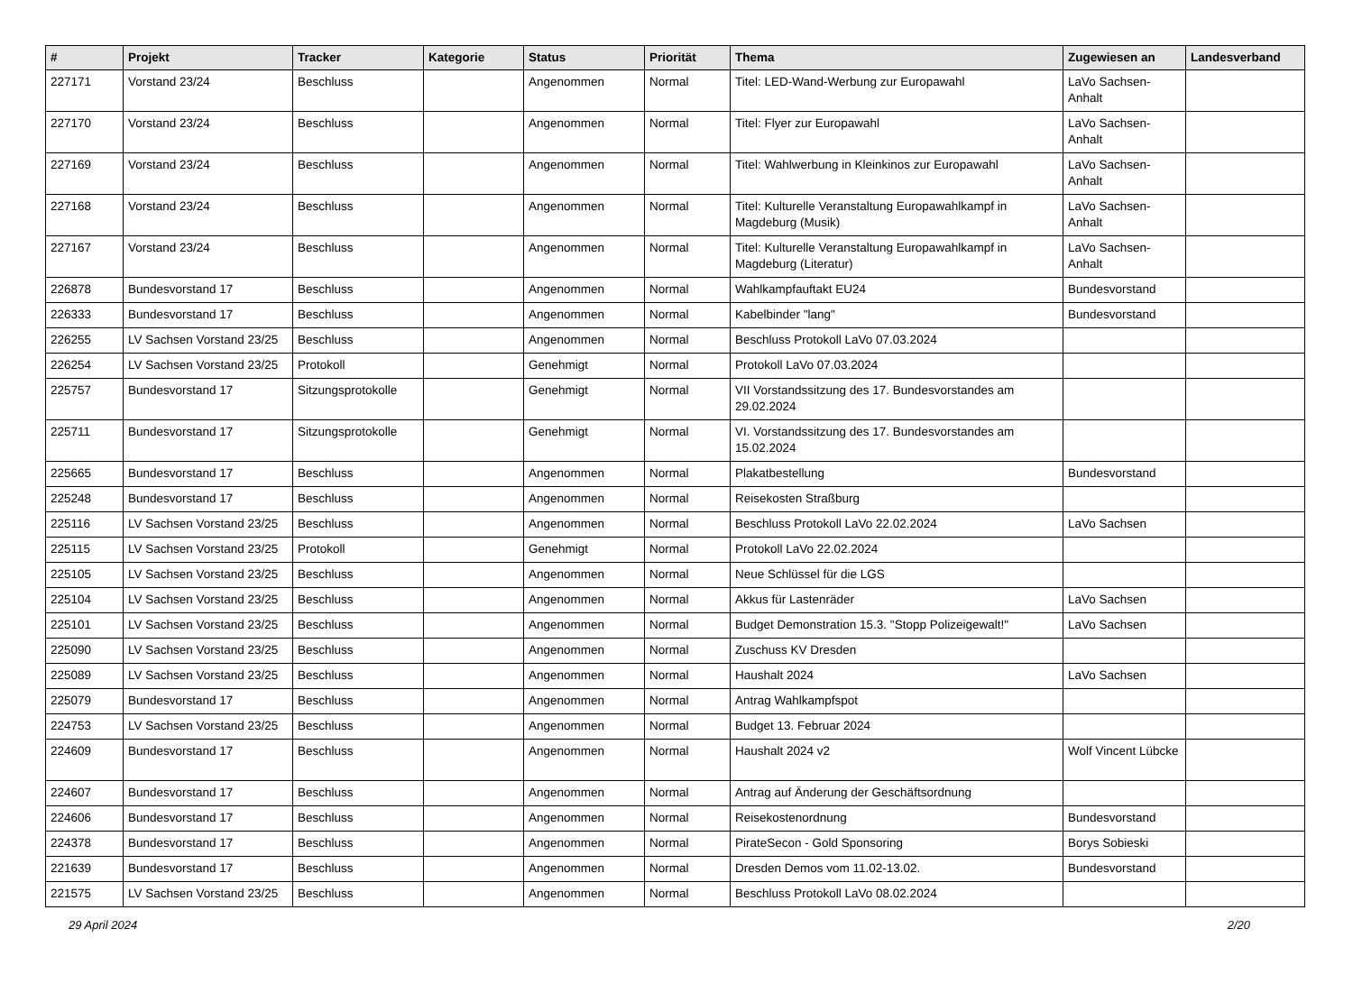| # | Projekt | Tracker | Kategorie | Status | Priorität | Thema | Zugewiesen an | Landesverband |
| --- | --- | --- | --- | --- | --- | --- | --- | --- |
| 227171 | Vorstand 23/24 | Beschluss | | Angenommen | Normal | Titel: LED-Wand-Werbung zur Europawahl | LaVo Sachsen-Anhalt | |
| 227170 | Vorstand 23/24 | Beschluss | | Angenommen | Normal | Titel: Flyer zur Europawahl | LaVo Sachsen-Anhalt | |
| 227169 | Vorstand 23/24 | Beschluss | | Angenommen | Normal | Titel: Wahlwerbung in Kleinkinos zur Europawahl | LaVo Sachsen-Anhalt | |
| 227168 | Vorstand 23/24 | Beschluss | | Angenommen | Normal | Titel: Kulturelle Veranstaltung Europawahlkampf in Magdeburg (Musik) | LaVo Sachsen-Anhalt | |
| 227167 | Vorstand 23/24 | Beschluss | | Angenommen | Normal | Titel: Kulturelle Veranstaltung Europawahlkampf in Magdeburg (Literatur) | LaVo Sachsen-Anhalt | |
| 226878 | Bundesvorstand 17 | Beschluss | | Angenommen | Normal | Wahlkampfauftakt EU24 | Bundesvorstand | |
| 226333 | Bundesvorstand 17 | Beschluss | | Angenommen | Normal | Kabelbinder "lang" | Bundesvorstand | |
| 226255 | LV Sachsen Vorstand 23/25 | Beschluss | | Angenommen | Normal | Beschluss Protokoll LaVo 07.03.2024 | | |
| 226254 | LV Sachsen Vorstand 23/25 | Protokoll | | Genehmigt | Normal | Protokoll LaVo 07.03.2024 | | |
| 225757 | Bundesvorstand 17 | Sitzungsprotokolle | | Genehmigt | Normal | VII Vorstandssitzung des 17. Bundesvorstandes am 29.02.2024 | | |
| 225711 | Bundesvorstand 17 | Sitzungsprotokolle | | Genehmigt | Normal | VI. Vorstandssitzung des 17. Bundesvorstandes am 15.02.2024 | | |
| 225665 | Bundesvorstand 17 | Beschluss | | Angenommen | Normal | Plakatbestellung | Bundesvorstand | |
| 225248 | Bundesvorstand 17 | Beschluss | | Angenommen | Normal | Reisekosten Straßburg | | |
| 225116 | LV Sachsen Vorstand 23/25 | Beschluss | | Angenommen | Normal | Beschluss Protokoll LaVo 22.02.2024 | LaVo Sachsen | |
| 225115 | LV Sachsen Vorstand 23/25 | Protokoll | | Genehmigt | Normal | Protokoll LaVo 22.02.2024 | | |
| 225105 | LV Sachsen Vorstand 23/25 | Beschluss | | Angenommen | Normal | Neue Schlüssel für die LGS | | |
| 225104 | LV Sachsen Vorstand 23/25 | Beschluss | | Angenommen | Normal | Akkus für Lastenräder | LaVo Sachsen | |
| 225101 | LV Sachsen Vorstand 23/25 | Beschluss | | Angenommen | Normal | Budget Demonstration 15.3. "Stopp Polizeigewalt!" | LaVo Sachsen | |
| 225090 | LV Sachsen Vorstand 23/25 | Beschluss | | Angenommen | Normal | Zuschuss KV Dresden | | |
| 225089 | LV Sachsen Vorstand 23/25 | Beschluss | | Angenommen | Normal | Haushalt 2024 | LaVo Sachsen | |
| 225079 | Bundesvorstand 17 | Beschluss | | Angenommen | Normal | Antrag Wahlkampfspot | | |
| 224753 | LV Sachsen Vorstand 23/25 | Beschluss | | Angenommen | Normal | Budget 13. Februar 2024 | | |
| 224609 | Bundesvorstand 17 | Beschluss | | Angenommen | Normal | Haushalt 2024 v2 | Wolf Vincent Lübcke | |
| 224607 | Bundesvorstand 17 | Beschluss | | Angenommen | Normal | Antrag auf Änderung der Geschäftsordnung | | |
| 224606 | Bundesvorstand 17 | Beschluss | | Angenommen | Normal | Reisekostenordnung | Bundesvorstand | |
| 224378 | Bundesvorstand 17 | Beschluss | | Angenommen | Normal | PirateSecon - Gold Sponsoring | Borys Sobieski | |
| 221639 | Bundesvorstand 17 | Beschluss | | Angenommen | Normal | Dresden Demos vom 11.02-13.02. | Bundesvorstand | |
| 221575 | LV Sachsen Vorstand 23/25 | Beschluss | | Angenommen | Normal | Beschluss Protokoll LaVo 08.02.2024 | | |
29 April 2024 2/20